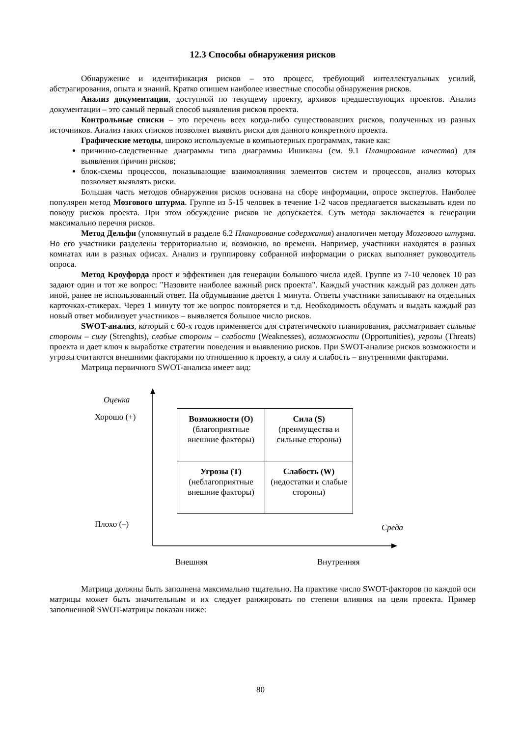12.3 Способы обнаружения рисков
Обнаружение и идентификация рисков – это процесс, требующий интеллектуальных усилий, абстрагирования, опыта и знаний. Кратко опишем наиболее известные способы обнаружения рисков.
Анализ документации, доступной по текущему проекту, архивов предшествующих проектов. Анализ документации – это самый первый способ выявления рисков проекта.
Контрольные списки – это перечень всех когда-либо существовавших рисков, полученных из разных источников. Анализ таких списков позволяет выявить риски для данного конкретного проекта.
Графические методы, широко используемые в компьютерных программах, такие как:
причинно-следственные диаграммы типа диаграммы Ишикавы (см. 9.1 Планирование качества) для выявления причин рисков;
блок-схемы процессов, показывающие взаимовлияния элементов систем и процессов, анализ которых позволяет выявлять риски.
Большая часть методов обнаружения рисков основана на сборе информации, опросе экспертов. Наиболее популярен метод Мозгового штурма. Группе из 5-15 человек в течение 1-2 часов предлагается высказывать идеи по поводу рисков проекта. При этом обсуждение рисков не допускается. Суть метода заключается в генерации максимально перечня рисков.
Метод Дельфи (упомянутый в разделе 6.2 Планирование содержания) аналогичен методу Мозгового штурма. Но его участники разделены территориально и, возможно, во времени. Например, участники находятся в разных комнатах или в разных офисах. Анализ и группировку собранной информации о рисках выполняет руководитель опроса.
Метод Кроуфорда прост и эффективен для генерации большого числа идей. Группе из 7-10 человек 10 раз задают один и тот же вопрос: "Назовите наиболее важный риск проекта". Каждый участник каждый раз должен дать иной, ранее не использованный ответ. На обдумывание дается 1 минута. Ответы участники записывают на отдельных карточках-стикерах. Через 1 минуту тот же вопрос повторяется и т.д. Необходимость обдумать и выдать каждый раз новый ответ мобилизует участников – выявляется большое число рисков.
SWOT-анализ, который с 60-х годов применяется для стратегического планирования, рассматривает сильные стороны – силу (Strenghts), слабые стороны – слабости (Weaknesses), возможности (Opportunities), угрозы (Threats) проекта и дает ключ к выработке стратегии поведения и выявлению рисков. При SWOT-анализе рисков возможности и угрозы считаются внешними факторами по отношению к проекту, а силу и слабость – внутренними факторами.
Матрица первичного SWOT-анализа имеет вид:
Оценка
Хорошо (+)
Плохо (–) Среда
Внешняя Внутренняя
| Возможности (O) (благоприятные внешние факторы) | Сила (S) (преимущества и сильные стороны) |
| Угрозы (T) (неблагоприятные внешние факторы) | Слабость (W) (недостатки и слабые стороны) |
Матрица должны быть заполнена максимально тщательно. На практике число SWOT-факторов по каждой оси матрицы может быть значительным и их следует ранжировать по степени влияния на цели проекта. Пример заполненной SWOT-матрицы показан ниже:
80